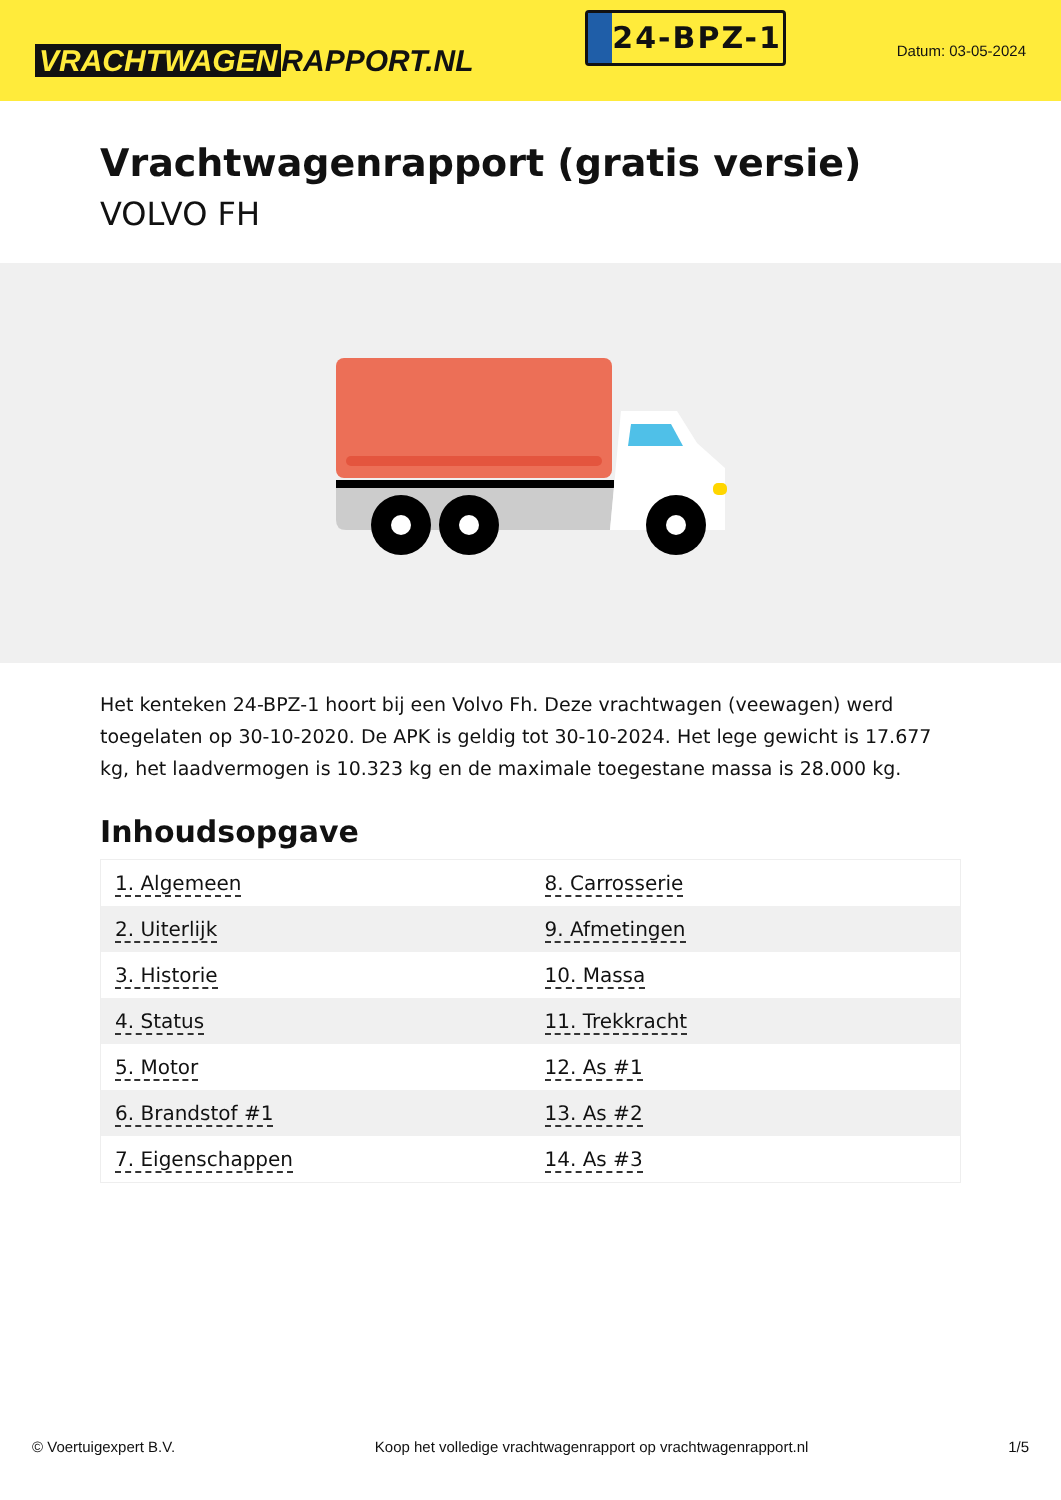VRACHTWAGEN RAPPORT.NL
24-BPZ-1
Datum: 03-05-2024
Vrachtwagenrapport (gratis versie)
VOLVO FH
Het kenteken 24-BPZ-1 hoort bij een Volvo Fh. Deze vrachtwagen (veewagen) werd toegelaten op 30-10-2020. De APK is geldig tot 30-10-2024. Het lege gewicht is 17.677 kg, het laadvermogen is 10.323 kg en de maximale toegestane massa is 28.000 kg.
Inhoudsopgave
| 1. Algemeen | 8. Carrosserie |
| 2. Uiterlijk | 9. Afmetingen |
| 3. Historie | 10. Massa |
| 4. Status | 11. Trekkracht |
| 5. Motor | 12. As #1 |
| 6. Brandstof #1 | 13. As #2 |
| 7. Eigenschappen | 14. As #3 |
© Voertuigexpert B.V. Koop het volledige vrachtwagenrapport op vrachtwagenrapport.nl 1/5